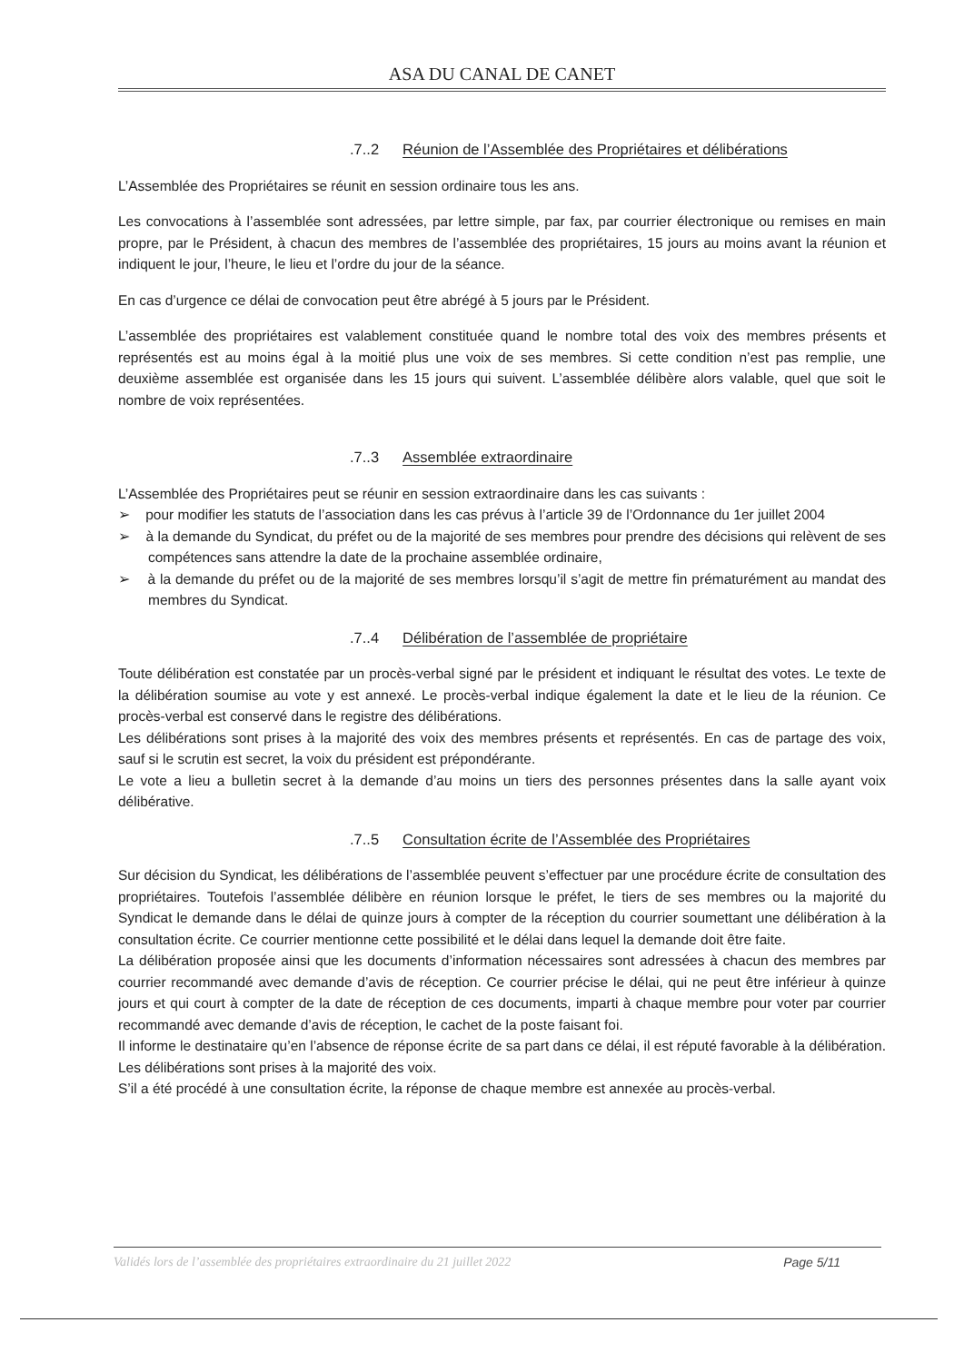ASA DU CANAL DE CANET
.7..2 Réunion de l’Assemblée des Propriétaires et délibérations
L’Assemblée des Propriétaires se réunit en session ordinaire tous les ans.
Les convocations à l’assemblée sont adressées, par lettre simple, par fax, par courrier électronique ou remises en main propre, par le Président, à chacun des membres de l’assemblée des propriétaires, 15 jours au moins avant la réunion et indiquent le jour, l’heure, le lieu et l’ordre du jour de la séance.
En cas d’urgence ce délai de convocation peut être abrégé à 5 jours par le Président.
L’assemblée des propriétaires est valablement constituée quand le nombre total des voix des membres présents et représentés est au moins égal à la moitié plus une voix de ses membres. Si cette condition n’est pas remplie, une deuxième assemblée est organisée dans les 15 jours qui suivent. L’assemblée délibère alors valable, quel que soit le nombre de voix représentées.
.7..3 Assemblée extraordinaire
L’Assemblée des Propriétaires peut se réunir en session extraordinaire dans les cas suivants :
➢ pour modifier les statuts de l’association dans les cas prévus à l’article 39 de l’Ordonnance du 1er juillet 2004
➢ à la demande du Syndicat, du préfet ou de la majorité de ses membres pour prendre des décisions qui relèvent de ses compétences sans attendre la date de la prochaine assemblée ordinaire,
➢ à la demande du préfet ou de la majorité de ses membres lorsqu’il s’agit de mettre fin prématurément au mandat des membres du Syndicat.
.7..4 Délibération de l’assemblée de propriétaire
Toute délibération est constatée par un procès-verbal signé par le président et indiquant le résultat des votes. Le texte de la délibération soumise au vote y est annexé. Le procès-verbal indique également la date et le lieu de la réunion. Ce procès-verbal est conservé dans le registre des délibérations.
Les délibérations sont prises à la majorité des voix des membres présents et représentés. En cas de partage des voix, sauf si le scrutin est secret, la voix du président est prépondérante.
Le vote a lieu a bulletin secret à la demande d’au moins un tiers des personnes présentes dans la salle ayant voix délibérative.
.7..5 Consultation écrite de l’Assemblée des Propriétaires
Sur décision du Syndicat, les délibérations de l’assemblée peuvent s’effectuer par une procédure écrite de consultation des propriétaires. Toutefois l’assemblée délibère en réunion lorsque le préfet, le tiers de ses membres ou la majorité du Syndicat le demande dans le délai de quinze jours à compter de la réception du courrier soumettant une délibération à la consultation écrite. Ce courrier mentionne cette possibilité et le délai dans lequel la demande doit être faite.
La délibération proposée ainsi que les documents d’information nécessaires sont adressées à chacun des membres par courrier recommandé avec demande d’avis de réception. Ce courrier précise le délai, qui ne peut être inférieur à quinze jours et qui court à compter de la date de réception de ces documents, imparti à chaque membre pour voter par courrier recommandé avec demande d’avis de réception, le cachet de la poste faisant foi.
Il informe le destinataire qu’en l’absence de réponse écrite de sa part dans ce délai, il est réputé favorable à la délibération. Les délibérations sont prises à la majorité des voix.
S’il a été procédé à une consultation écrite, la réponse de chaque membre est annexée au procès-verbal.
Validés lors de l’assemblée des propriétaires extraordinaire du 21 juillet 2022 Page 5/11